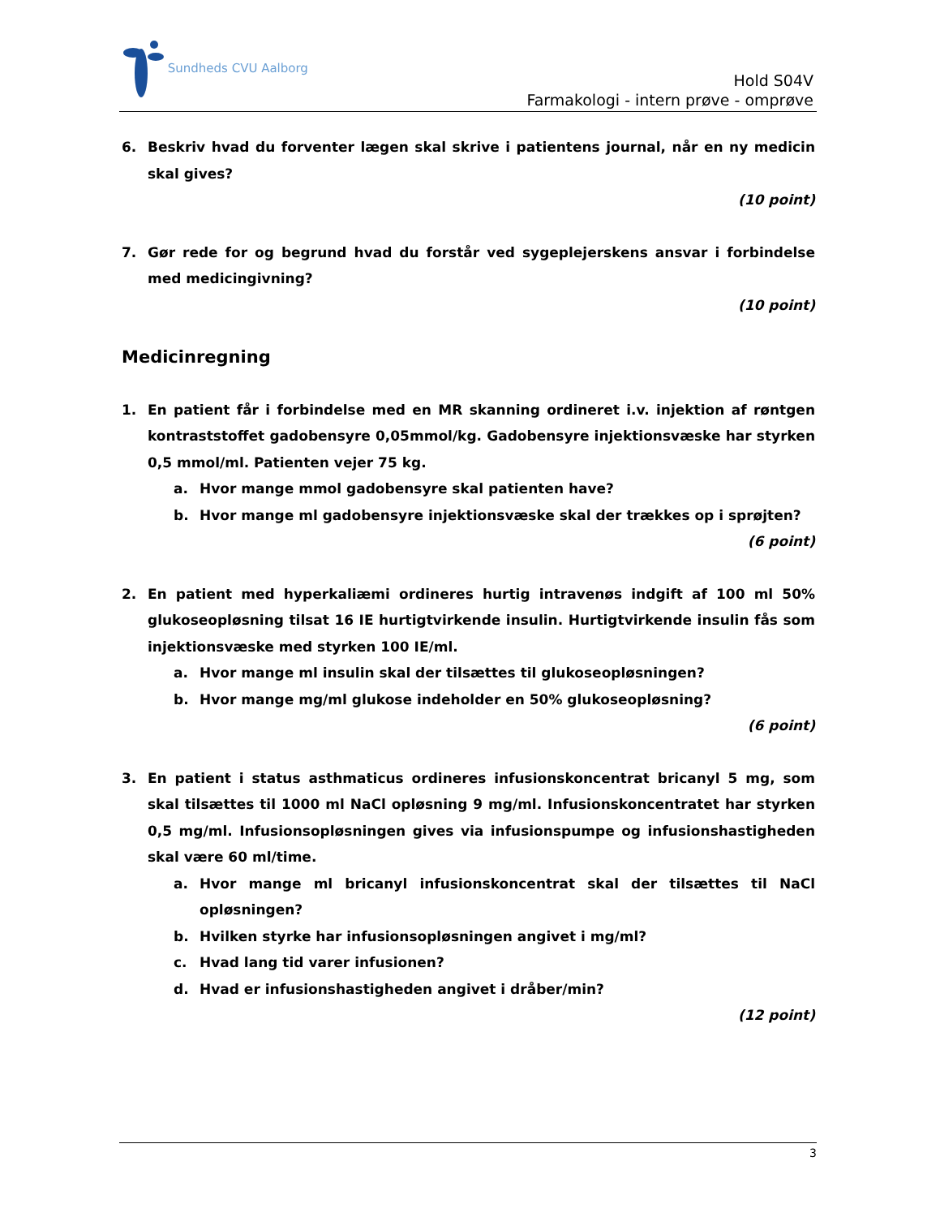Sundheds CVU Aalborg
Hold S04V
Farmakologi - intern prøve - omprøve
6. Beskriv hvad du forventer lægen skal skrive i patientens journal, når en ny medicin skal gives?
(10 point)
7. Gør rede for og begrund hvad du forstår ved sygeplejerskens ansvar i forbindelse med medicingivning?
(10 point)
Medicinregning
1. En patient får i forbindelse med en MR skanning ordineret i.v. injektion af røntgen kontraststoffet gadobensyre 0,05mmol/kg. Gadobensyre injektionsvæske har styrken 0,5 mmol/ml. Patienten vejer 75 kg.
a. Hvor mange mmol gadobensyre skal patienten have?
b. Hvor mange ml gadobensyre injektionsvæske skal der trækkes op i sprøjten?
(6 point)
2. En patient med hyperkaliæmi ordineres hurtig intravenøs indgift af 100 ml 50% glukoseopløsning tilsat 16 IE hurtigtvirkende insulin. Hurtigtvirkende insulin fås som injektionsvæske med styrken 100 IE/ml.
a. Hvor mange ml insulin skal der tilsættes til glukoseopløsningen?
b. Hvor mange mg/ml glukose indeholder en 50% glukoseopløsning?
(6 point)
3. En patient i status asthmaticus ordineres infusionskoncentrat bricanyl 5 mg, som skal tilsættes til 1000 ml NaCl opløsning 9 mg/ml. Infusionskoncentratet har styrken 0,5 mg/ml. Infusionsopløsningen gives via infusionspumpe og infusionshastigheden skal være 60 ml/time.
a. Hvor mange ml bricanyl infusionskoncentrat skal der tilsættes til NaCl opløsningen?
b. Hvilken styrke har infusionsopløsningen angivet i mg/ml?
c. Hvad lang tid varer infusionen?
d. Hvad er infusionshastigheden angivet i dråber/min?
(12 point)
3